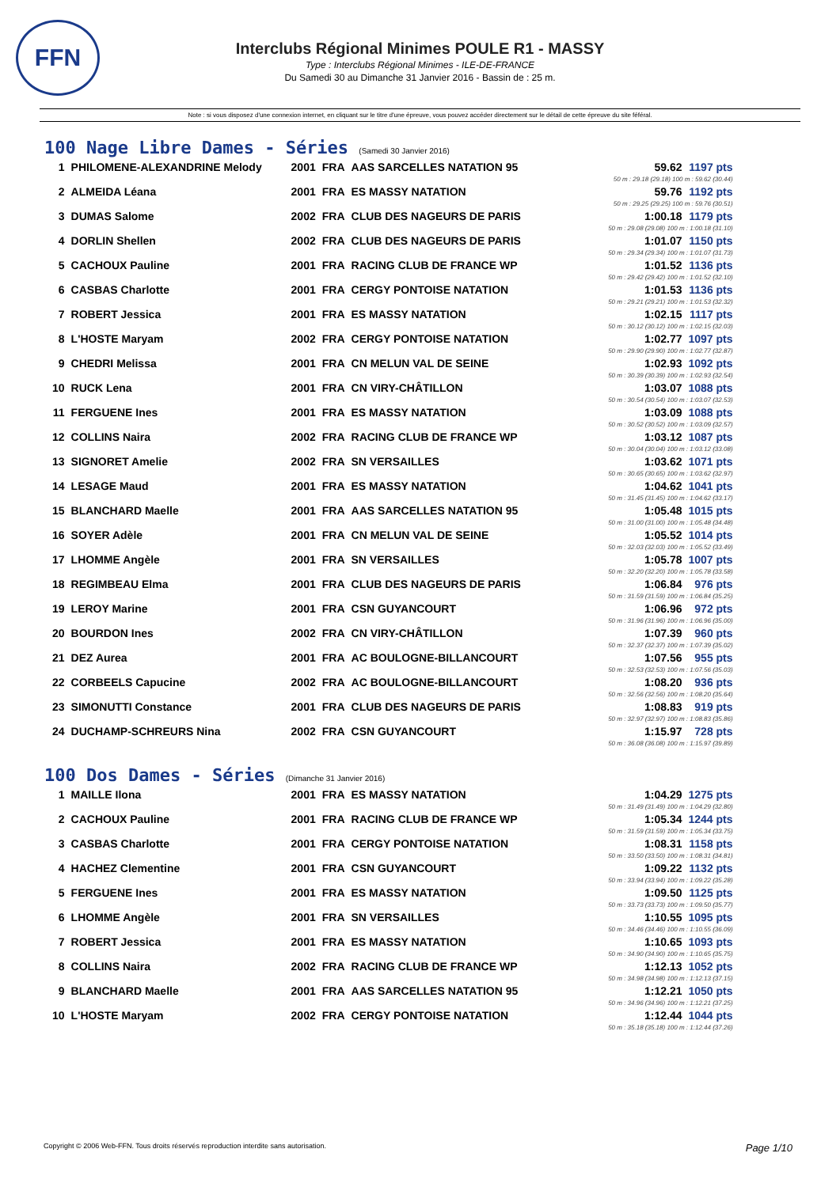FFN
Interclubs Régional Minimes POULE R1 - MASSY
Type : Interclubs Régional Minimes - ILE-DE-FRANCE
Du Samedi 30 au Dimanche 31 Janvier 2016 - Bassin de : 25 m.
Note : si vous disposez d'une connexion internet, en cliquant sur le titre d'une épreuve, vous pouvez accéder directement sur le détail de cette épreuve du site féféral.
100 Nage Libre Dames - Séries (Samedi 30 Janvier 2016)
| 1 | PHILOMENE-ALEXANDRINE Melody | 2001 | FRA | AAS SARCELLES NATATION 95 | 59.62 | 1197 pts |
| | | | | | 50 m : 29.18 (29.18) 100 m : 59.62 (30.44) | |
| 2 | ALMEIDA Léana | 2001 | FRA | ES MASSY NATATION | 59.76 | 1192 pts |
| | | | | | 50 m : 29.25 (29.25) 100 m : 59.76 (30.51) | |
| 3 | DUMAS Salome | 2002 | FRA | CLUB DES NAGEURS DE PARIS | 1:00.18 | 1179 pts |
| | | | | | 50 m : 29.08 (29.08) 100 m : 1:00.18 (31.10) | |
| 4 | DORLIN Shellen | 2002 | FRA | CLUB DES NAGEURS DE PARIS | 1:01.07 | 1150 pts |
| | | | | | 50 m : 29.34 (29.34) 100 m : 1:01.07 (31.73) | |
| 5 | CACHOUX Pauline | 2001 | FRA | RACING CLUB DE FRANCE WP | 1:01.52 | 1136 pts |
| | | | | | 50 m : 29.42 (29.42) 100 m : 1:01.52 (32.10) | |
| 6 | CASBAS Charlotte | 2001 | FRA | CERGY PONTOISE NATATION | 1:01.53 | 1136 pts |
| | | | | | 50 m : 29.21 (29.21) 100 m : 1:01.53 (32.32) | |
| 7 | ROBERT Jessica | 2001 | FRA | ES MASSY NATATION | 1:02.15 | 1117 pts |
| | | | | | 50 m : 30.12 (30.12) 100 m : 1:02.15 (32.03) | |
| 8 | L'HOSTE Maryam | 2002 | FRA | CERGY PONTOISE NATATION | 1:02.77 | 1097 pts |
| | | | | | 50 m : 29.90 (29.90) 100 m : 1:02.77 (32.87) | |
| 9 | CHEDRI Melissa | 2001 | FRA | CN MELUN VAL DE SEINE | 1:02.93 | 1092 pts |
| | | | | | 50 m : 30.39 (30.39) 100 m : 1:02.93 (32.54) | |
| 10 | RUCK Lena | 2001 | FRA | CN VIRY-CHÂTILLON | 1:03.07 | 1088 pts |
| | | | | | 50 m : 30.54 (30.54) 100 m : 1:03.07 (32.53) | |
| 11 | FERGUENE Ines | 2001 | FRA | ES MASSY NATATION | 1:03.09 | 1088 pts |
| | | | | | 50 m : 30.52 (30.52) 100 m : 1:03.09 (32.57) | |
| 12 | COLLINS Naira | 2002 | FRA | RACING CLUB DE FRANCE WP | 1:03.12 | 1087 pts |
| | | | | | 50 m : 30.04 (30.04) 100 m : 1:03.12 (33.08) | |
| 13 | SIGNORET Amelie | 2002 | FRA | SN VERSAILLES | 1:03.62 | 1071 pts |
| | | | | | 50 m : 30.65 (30.65) 100 m : 1:03.62 (32.97) | |
| 14 | LESAGE Maud | 2001 | FRA | ES MASSY NATATION | 1:04.62 | 1041 pts |
| | | | | | 50 m : 31.45 (31.45) 100 m : 1:04.62 (33.17) | |
| 15 | BLANCHARD Maelle | 2001 | FRA | AAS SARCELLES NATATION 95 | 1:05.48 | 1015 pts |
| | | | | | 50 m : 31.00 (31.00) 100 m : 1:05.48 (34.48) | |
| 16 | SOYER Adèle | 2001 | FRA | CN MELUN VAL DE SEINE | 1:05.52 | 1014 pts |
| | | | | | 50 m : 32.03 (32.03) 100 m : 1:05.52 (33.49) | |
| 17 | LHOMME Angèle | 2001 | FRA | SN VERSAILLES | 1:05.78 | 1007 pts |
| | | | | | 50 m : 32.20 (32.20) 100 m : 1:05.78 (33.58) | |
| 18 | REGIMBEAU Elma | 2001 | FRA | CLUB DES NAGEURS DE PARIS | 1:06.84 | 976 pts |
| | | | | | 50 m : 31.59 (31.59) 100 m : 1:06.84 (35.25) | |
| 19 | LEROY Marine | 2001 | FRA | CSN GUYANCOURT | 1:06.96 | 972 pts |
| | | | | | 50 m : 31.96 (31.96) 100 m : 1:06.96 (35.00) | |
| 20 | BOURDON Ines | 2002 | FRA | CN VIRY-CHÂTILLON | 1:07.39 | 960 pts |
| | | | | | 50 m : 32.37 (32.37) 100 m : 1:07.39 (35.02) | |
| 21 | DEZ Aurea | 2001 | FRA | AC BOULOGNE-BILLANCOURT | 1:07.56 | 955 pts |
| | | | | | 50 m : 32.53 (32.53) 100 m : 1:07.56 (35.03) | |
| 22 | CORBEELS Capucine | 2002 | FRA | AC BOULOGNE-BILLANCOURT | 1:08.20 | 936 pts |
| | | | | | 50 m : 32.56 (32.56) 100 m : 1:08.20 (35.64) | |
| 23 | SIMONUTTI Constance | 2001 | FRA | CLUB DES NAGEURS DE PARIS | 1:08.83 | 919 pts |
| | | | | | 50 m : 32.97 (32.97) 100 m : 1:08.83 (35.86) | |
| 24 | DUCHAMP-SCHREURS Nina | 2002 | FRA | CSN GUYANCOURT | 1:15.97 | 728 pts |
| | | | | | 50 m : 36.08 (36.08) 100 m : 1:15.97 (39.89) | |
100 Dos Dames - Séries (Dimanche 31 Janvier 2016)
| 1 | MAILLE Ilona | 2001 | FRA | ES MASSY NATATION | 1:04.29 | 1275 pts |
| | | | | | 50 m : 31.49 (31.49) 100 m : 1:04.29 (32.80) | |
| 2 | CACHOUX Pauline | 2001 | FRA | RACING CLUB DE FRANCE WP | 1:05.34 | 1244 pts |
| | | | | | 50 m : 31.59 (31.59) 100 m : 1:05.34 (33.75) | |
| 3 | CASBAS Charlotte | 2001 | FRA | CERGY PONTOISE NATATION | 1:08.31 | 1158 pts |
| | | | | | 50 m : 33.50 (33.50) 100 m : 1:08.31 (34.81) | |
| 4 | HACHEZ Clementine | 2001 | FRA | CSN GUYANCOURT | 1:09.22 | 1132 pts |
| | | | | | 50 m : 33.94 (33.94) 100 m : 1:09.22 (35.28) | |
| 5 | FERGUENE Ines | 2001 | FRA | ES MASSY NATATION | 1:09.50 | 1125 pts |
| | | | | | 50 m : 33.73 (33.73) 100 m : 1:09.50 (35.77) | |
| 6 | LHOMME Angèle | 2001 | FRA | SN VERSAILLES | 1:10.55 | 1095 pts |
| | | | | | 50 m : 34.46 (34.46) 100 m : 1:10.55 (36.09) | |
| 7 | ROBERT Jessica | 2001 | FRA | ES MASSY NATATION | 1:10.65 | 1093 pts |
| | | | | | 50 m : 34.90 (34.90) 100 m : 1:10.65 (35.75) | |
| 8 | COLLINS Naira | 2002 | FRA | RACING CLUB DE FRANCE WP | 1:12.13 | 1052 pts |
| | | | | | 50 m : 34.98 (34.98) 100 m : 1:12.13 (37.15) | |
| 9 | BLANCHARD Maelle | 2001 | FRA | AAS SARCELLES NATATION 95 | 1:12.21 | 1050 pts |
| | | | | | 50 m : 34.96 (34.96) 100 m : 1:12.21 (37.25) | |
| 10 | L'HOSTE Maryam | 2002 | FRA | CERGY PONTOISE NATATION | 1:12.44 | 1044 pts |
| | | | | | 50 m : 35.18 (35.18) 100 m : 1:12.44 (37.26) | |
Copyright © 2006 Web-FFN. Tous droits réservés reproduction interdite sans autorisation. Page 1/10